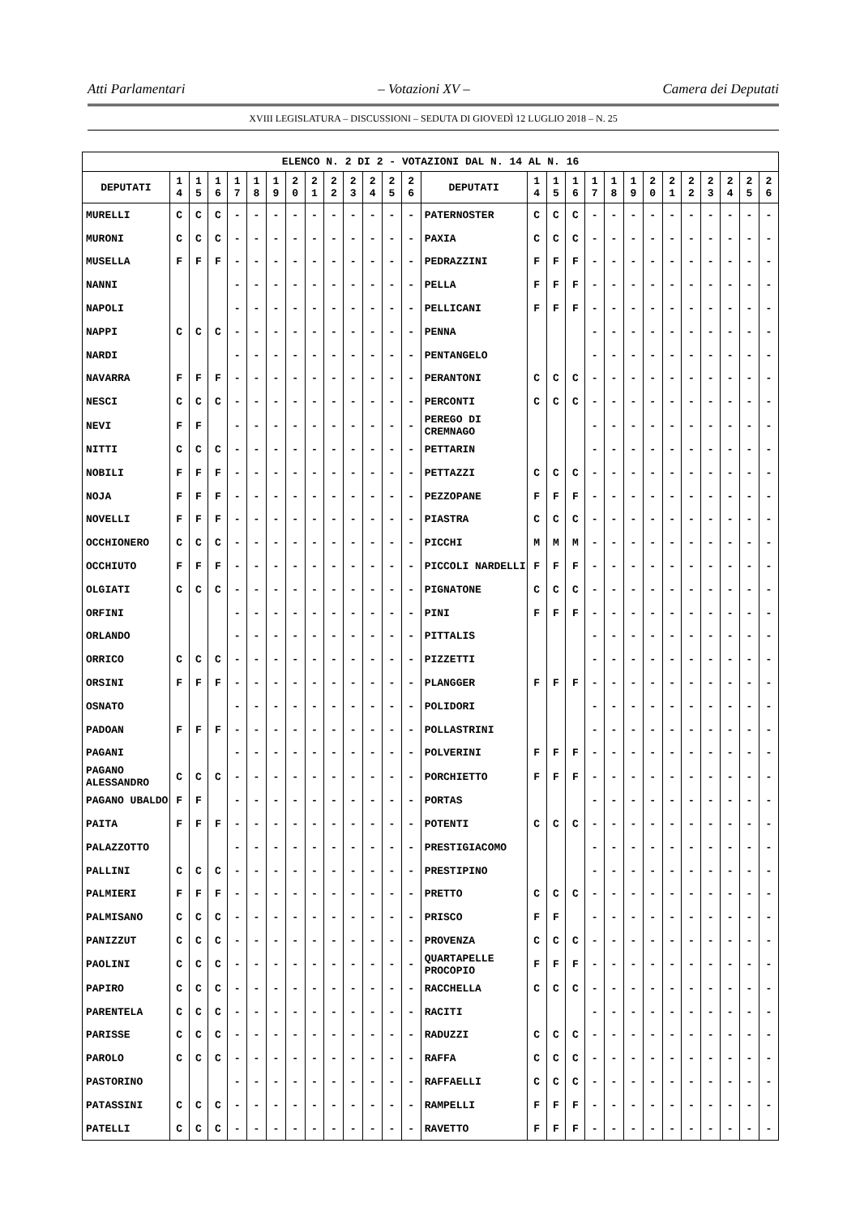Atti Parlamentari – Votazioni XV – Camera dei Deputati
XVIII LEGISLATURA – DISCUSSIONI – SEDUTA DI GIOVEDÌ 12 LUGLIO 2018 – N. 25
| ELENCO N. 2 DI 2 - VOTAZIONI DAL N. 14 AL N. 16 | | | | | | | | | | | | | | | | | | | | | | | | | | | |
| --- | --- | --- | --- | --- | --- | --- | --- | --- | --- | --- | --- | --- | --- | --- | --- | --- | --- | --- | --- | --- | --- | --- | --- | --- | --- | --- | --- |
| DEPUTATI | 1 4 | 1 5 | 1 6 | 1 7 | 1 8 | 1 9 | 2 0 | 2 1 | 2 2 | 2 3 | 2 4 | 2 5 | 2 6 | DEPUTATI | 1 4 | 1 5 | 1 6 | 1 7 | 1 8 | 1 9 | 2 0 | 2 1 | 2 2 | 2 3 | 2 4 | 2 5 | 2 6 |
| MURELLI | C | C | C | - | - | - | - | - | - | - | - | - | - | PATERNOSTER | C | C | C | - | - | - | - | - | - | - | - | - | - |
| MURONI | C | C | C | - | - | - | - | - | - | - | - | - | - | PAXIA | C | C | C | - | - | - | - | - | - | - | - | - | - |
| MUSELLA | F | F | F | - | - | - | - | - | - | - | - | - | - | PEDRAZZINI | F | F | F | - | - | - | - | - | - | - | - | - | - |
| NANNI | | | | - | - | - | - | - | - | - | - | - | - | PELLA | F | F | F | - | - | - | - | - | - | - | - | - | - |
| NAPOLI | | | | - | - | - | - | - | - | - | - | - | - | PELLICANI | F | F | F | - | - | - | - | - | - | - | - | - | - |
| NAPPI | C | C | C | - | - | - | - | - | - | - | - | - | - | PENNA | | | | - | - | - | - | - | - | - | - | - | - |
| NARDI | | | | - | - | - | - | - | - | - | - | - | - | PENTANGELO | | | | - | - | - | - | - | - | - | - | - | - |
| NAVARRA | F | F | F | - | - | - | - | - | - | - | - | - | - | PERANTONI | C | C | C | - | - | - | - | - | - | - | - | - | - |
| NESCI | C | C | C | - | - | - | - | - | - | - | - | - | - | PERCONTI | C | C | C | - | - | - | - | - | - | - | - | - | - |
| NEVI | F | F | | - | - | - | - | - | - | - | - | - | - | PEREGO DI CREMNAGO | | | | - | - | - | - | - | - | - | - | - | - |
| NITTI | C | C | C | - | - | - | - | - | - | - | - | - | - | PETTARIN | | | | - | - | - | - | - | - | - | - | - | - |
| NOBILI | F | F | F | - | - | - | - | - | - | - | - | - | - | PETTAZZI | C | C | C | - | - | - | - | - | - | - | - | - | - |
| NOJA | F | F | F | - | - | - | - | - | - | - | - | - | - | PEZZOPANE | F | F | F | - | - | - | - | - | - | - | - | - | - |
| NOVELLI | F | F | F | - | - | - | - | - | - | - | - | - | - | PIASTRA | C | C | C | - | - | - | - | - | - | - | - | - | - |
| OCCHIONERO | C | C | C | - | - | - | - | - | - | - | - | - | - | PICCHI | M | M | M | - | - | - | - | - | - | - | - | - | - |
| OCCHIUTO | F | F | F | - | - | - | - | - | - | - | - | - | - | PICCOLI NARDELLI | F | F | F | - | - | - | - | - | - | - | - | - | - |
| OLGIATI | C | C | C | - | - | - | - | - | - | - | - | - | - | PIGNATONE | C | C | C | - | - | - | - | - | - | - | - | - | - |
| ORFINI | | | | - | - | - | - | - | - | - | - | - | - | PINI | F | F | F | - | - | - | - | - | - | - | - | - | - |
| ORLANDO | | | | - | - | - | - | - | - | - | - | - | - | PITTALIS | | | | - | - | - | - | - | - | - | - | - | - |
| ORRICO | C | C | C | - | - | - | - | - | - | - | - | - | - | PIZZETTI | | | | - | - | - | - | - | - | - | - | - | - |
| ORSINI | F | F | F | - | - | - | - | - | - | - | - | - | - | PLANGGER | F | F | F | - | - | - | - | - | - | - | - | - | - |
| OSNATO | | | | - | - | - | - | - | - | - | - | - | - | POLIDORI | | | | - | - | - | - | - | - | - | - | - | - |
| PADOAN | F | F | F | - | - | - | - | - | - | - | - | - | - | POLLASTRINI | | | | - | - | - | - | - | - | - | - | - | - |
| PAGANI | | | | - | - | - | - | - | - | - | - | - | - | POLVERINI | F | F | F | - | - | - | - | - | - | - | - | - | - |
| PAGANO ALESSANDRO | C | C | C | - | - | - | - | - | - | - | - | - | - | PORCHIETTO | F | F | F | - | - | - | - | - | - | - | - | - | - |
| PAGANO UBALDO | F | F | | - | - | - | - | - | - | - | - | - | - | PORTAS | | | | - | - | - | - | - | - | - | - | - | - |
| PAITA | F | F | F | - | - | - | - | - | - | - | - | - | - | POTENTI | C | C | C | - | - | - | - | - | - | - | - | - | - |
| PALAZZOTTO | | | | - | - | - | - | - | - | - | - | - | - | PRESTIGIACOMO | | | | - | - | - | - | - | - | - | - | - | - |
| PALLINI | C | C | C | - | - | - | - | - | - | - | - | - | - | PRESTIPINO | | | | - | - | - | - | - | - | - | - | - | - |
| PALMIERI | F | F | F | - | - | - | - | - | - | - | - | - | - | PRETTO | C | C | C | - | - | - | - | - | - | - | - | - | - |
| PALMISANO | C | C | C | - | - | - | - | - | - | - | - | - | - | PRISCO | F | F | | - | - | - | - | - | - | - | - | - | - |
| PANIZZUT | C | C | C | - | - | - | - | - | - | - | - | - | - | PROVENZA | C | C | C | - | - | - | - | - | - | - | - | - | - |
| PAOLINI | C | C | C | - | - | - | - | - | - | - | - | - | - | QUARTAPELLE PROCOPIO | F | F | F | - | - | - | - | - | - | - | - | - | - |
| PAPIRO | C | C | C | - | - | - | - | - | - | - | - | - | - | RACCHELLA | C | C | C | - | - | - | - | - | - | - | - | - | - |
| PARENTELA | C | C | C | - | - | - | - | - | - | - | - | - | - | RACITI | | | | - | - | - | - | - | - | - | - | - | - |
| PARISSE | C | C | C | - | - | - | - | - | - | - | - | - | - | RADUZZI | C | C | C | - | - | - | - | - | - | - | - | - | - |
| PAROLO | C | C | C | - | - | - | - | - | - | - | - | - | - | RAFFA | C | C | C | - | - | - | - | - | - | - | - | - | - |
| PASTORINO | | | | - | - | - | - | - | - | - | - | - | - | RAFFAELLI | C | C | C | - | - | - | - | - | - | - | - | - | - |
| PATASSINI | C | C | C | - | - | - | - | - | - | - | - | - | - | RAMPELLI | F | F | F | - | - | - | - | - | - | - | - | - | - |
| PATELLI | C | C | C | - | - | - | - | - | - | - | - | - | - | RAVETTO | F | F | F | - | - | - | - | - | - | - | - | - | - |